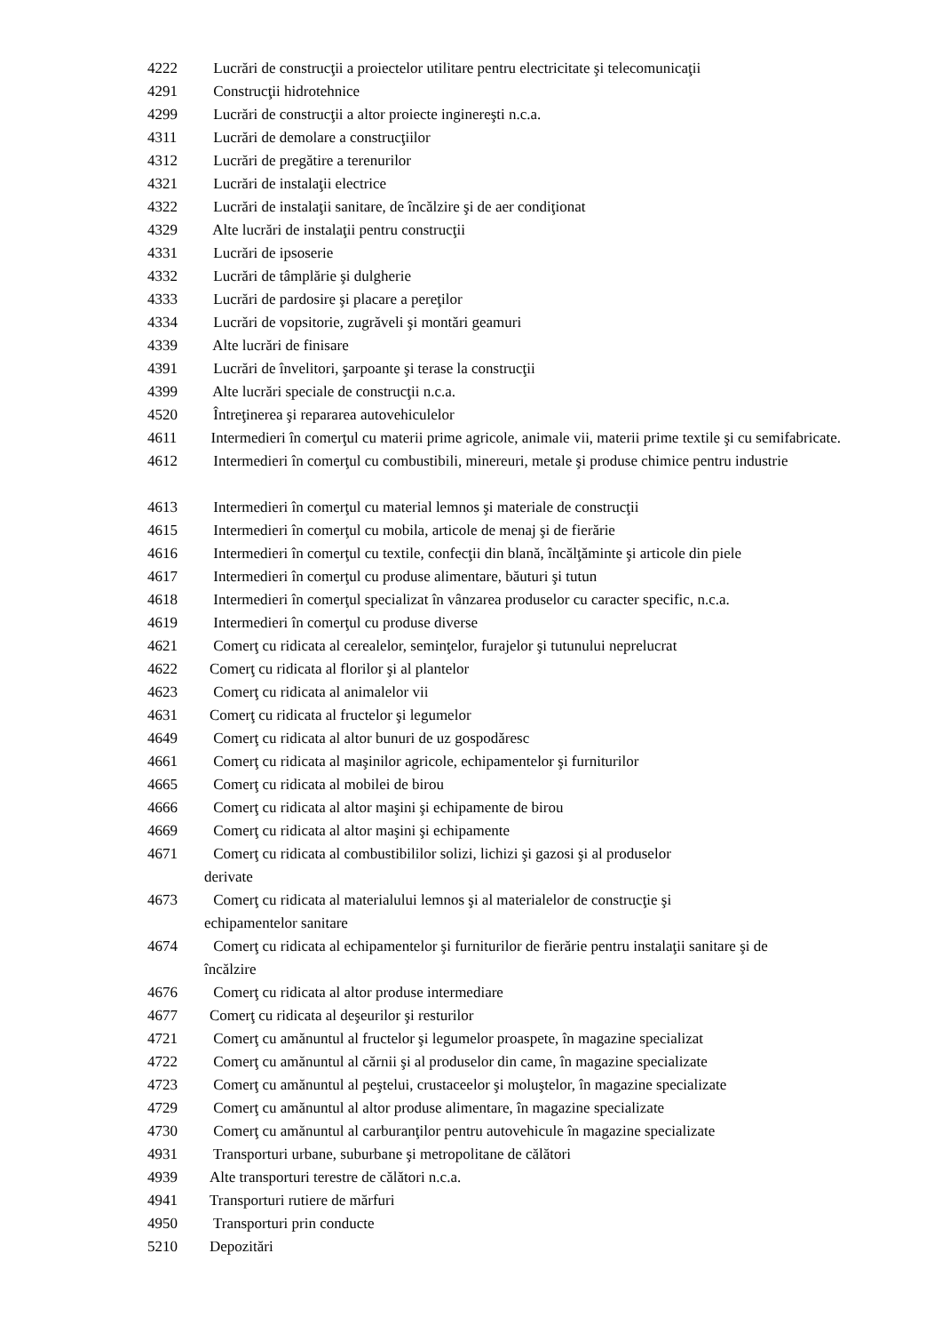4222 Lucrări de construcţii a proiectelor utilitare pentru electricitate şi telecomunicaţii
4291 Construcţii hidrotehnice
4299 Lucrări de construcţii a altor proiecte inginereşti n.c.a.
4311 Lucrări de demolare a construcţiilor
4312 Lucrări de pregătire a terenurilor
4321 Lucrări de instalaţii electrice
4322 Lucrări de instalaţii sanitare, de încălzire şi de aer condiţionat
4329 Alte lucrări de instalaţii pentru construcţii
4331 Lucrări de ipsoserie
4332 Lucrări de tâmplărie şi dulgherie
4333 Lucrări de pardosire şi placare a pereţilor
4334 Lucrări de vopsitorie, zugrăveli şi montări geamuri
4339 Alte lucrări de finisare
4391 Lucrări de învelitori, şarpoante şi terase la construcţii
4399 Alte lucrări speciale de construcţii n.c.a.
4520 Întreţinerea şi repararea autovehiculelor
4611 Intermedieri în comerţul cu materii prime agricole, animale vii, materii prime textile şi cu semifabricate.
4612 Intermedieri în comerţul cu combustibili, minereuri, metale şi produse chimice pentru industrie
4613 Intermedieri în comerţul cu material lemnos şi materiale de construcţii
4615 Intermedieri în comerţul cu mobila, articole de menaj şi de fierărie
4616 Intermedieri în comerţul cu textile, confecţii din blană, încălţăminte şi articole din piele
4617 Intermedieri în comerţul cu produse alimentare, băuturi şi tutun
4618 Intermedieri în comerţul specializat în vânzarea produselor cu caracter specific, n.c.a.
4619 Intermedieri în comerţul cu produse diverse
4621 Comerţ cu ridicata al cerealelor, seminţelor, furajelor şi tutunului neprelucrat
4622 Comerţ cu ridicata al florilor şi al plantelor
4623 Comerţ cu ridicata al animalelor vii
4631 Comerţ cu ridicata al fructelor şi legumelor
4649 Comerţ cu ridicata al altor bunuri de uz gospodăresc
4661 Comerţ cu ridicata al maşinilor agricole, echipamentelor şi furniturilor
4665 Comerţ cu ridicata al mobilei de birou
4666 Comerţ cu ridicata al altor maşini şi echipamente de birou
4669 Comerţ cu ridicata al altor maşini şi echipamente
4671 Comerţ cu ridicata al combustibililor solizi, lichizi şi gazosi şi al produselor
derivate
4673 Comerţ cu ridicata al materialului lemnos şi al materialelor de construcţie şi
echipamentelor sanitare
4674 Comerţ cu ridicata al echipamentelor şi furniturilor de fierărie pentru instalaţii sanitare şi de
încălzire
4676 Comerţ cu ridicata al altor produse intermediare
4677 Comerţ cu ridicata al deşeurilor şi resturilor
4721 Comerţ cu amănuntul al fructelor şi legumelor proaspete, în magazine specializat
4722 Comerţ cu amănuntul al cărnii şi al produselor din came, în magazine specializate
4723 Comerţ cu amănuntul al peştelui, crustaceelor şi moluştelor, în magazine specializate
4729 Comerţ cu amănuntul al altor produse alimentare, în magazine specializate
4730 Comerţ cu amănuntul al carburanţilor pentru autovehicule în magazine specializate
4931 Transporturi urbane, suburbane şi metropolitane de călători
4939 Alte transporturi terestre de călători n.c.a.
4941 Transporturi rutiere de mărfuri
4950 Transporturi prin conducte
5210 Depozitări